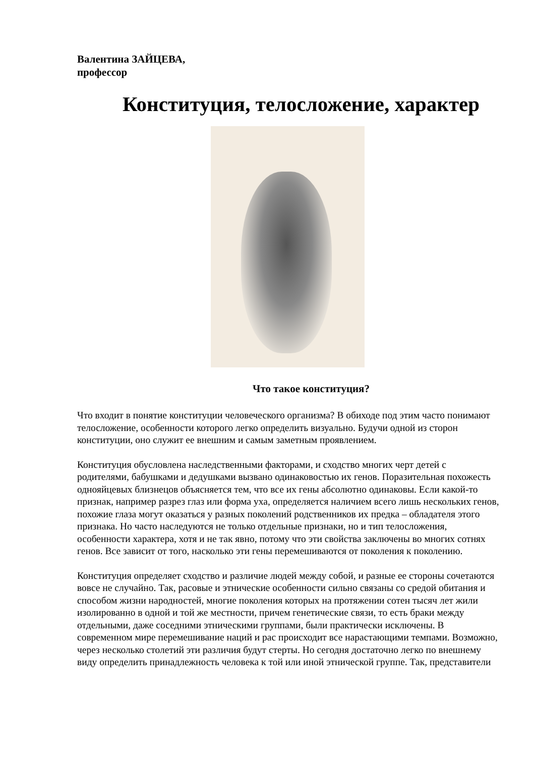Валентина ЗАЙЦЕВА,
профессор
Конституция, телосложение, характер
Что такое конституция?
Что входит в понятие конституции человеческого организма? В обиходе под этим часто понимают телосложение, особенности которого легко определить визуально. Будучи одной из сторон конституции, оно служит ее внешним и самым заметным проявлением.
Конституция обусловлена наследственными факторами, и сходство многих черт детей с родителями, бабушками и дедушками вызвано одинаковостью их генов. Поразительная похожесть однояйцевых близнецов объясняется тем, что все их гены абсолютно одинаковы. Если какой-то признак, например разрез глаз или форма уха, определяется наличием всего лишь нескольких генов, похожие глаза могут оказаться у разных поколений родственников их предка – обладателя этого признака. Но часто наследуются не только отдельные признаки, но и тип телосложения, особенности характера, хотя и не так явно, потому что эти свойства заключены во многих сотнях генов. Все зависит от того, насколько эти гены перемешиваются от поколения к поколению.
Конституция определяет сходство и различие людей между собой, и разные ее стороны сочетаются вовсе не случайно. Так, расовые и этнические особенности сильно связаны со средой обитания и способом жизни народностей, многие поколения которых на протяжении сотен тысяч лет жили изолированно в одной и той же местности, причем генетические связи, то есть браки между отдельными, даже соседними этническими группами, были практически исключены. В современном мире перемешивание наций и рас происходит все нарастающими темпами. Возможно, через несколько столетий эти различия будут стерты. Но сегодня достаточно легко по внешнему виду определить принадлежность человека к той или иной этнической группе. Так, представители